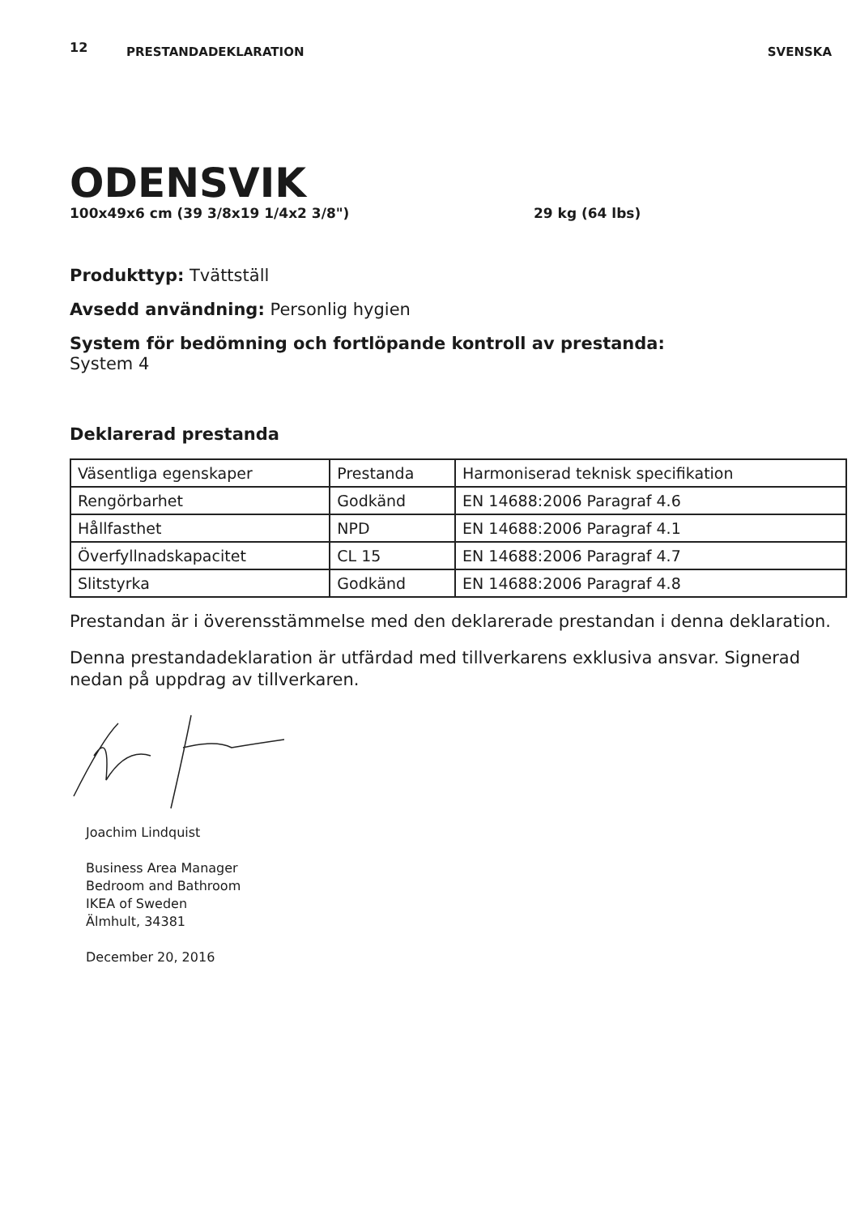12 PRESTANDADEKLARATION SVENSKA
ODENSVIK
100x49x6 cm (39 3/8x19 1/4x2 3/8") 29 kg (64 lbs)
Produkttyp: Tvättställ
Avsedd användning: Personlig hygien
System för bedömning och fortlöpande kontroll av prestanda:
System 4
Deklarerad prestanda
| Väsentliga egenskaper | Prestanda | Harmoniserad teknisk specifikation |
| Rengörbarhet | Godkänd | EN 14688:2006 Paragraf 4.6 |
| Hållfasthet | NPD | EN 14688:2006 Paragraf 4.1 |
| Överfyllnadskapacitet | CL 15 | EN 14688:2006 Paragraf 4.7 |
| Slitstyrka | Godkänd | EN 14688:2006 Paragraf 4.8 |
Prestandan är i överensstämmelse med den deklarerade prestandan i denna deklaration.
Denna prestandadeklaration är utfärdad med tillverkarens exklusiva ansvar. Signerad nedan på uppdrag av tillverkaren.
Joachim Lindquist
Business Area Manager
Bedroom and Bathroom
IKEA of Sweden
Älmhult, 34381
December 20, 2016